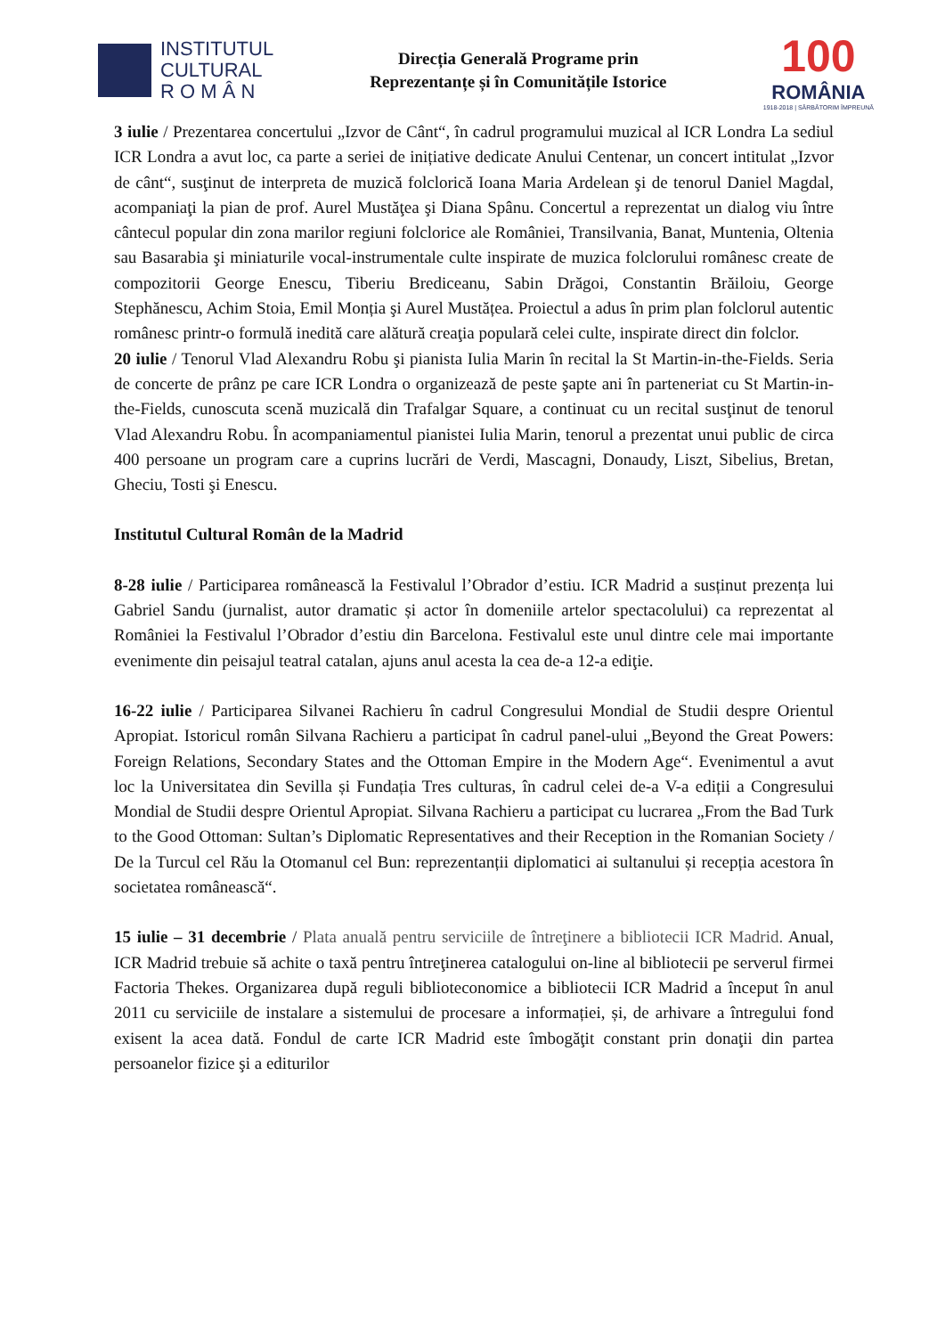INSTITUTUL
CULTURAL
R O M Â N
Direcția Generală Programe prin
Reprezentanțe și în Comunitățile Istorice
100
ROMÂNIA
1918-2018 | SĂRBĂTORIM ÎMPREUNĂ
3 iulie / Prezentarea concertului „Izvor de Cânt“, în cadrul programului muzical al ICR Londra La sediul ICR Londra a avut loc, ca parte a seriei de inițiative dedicate Anului Centenar, un concert intitulat „Izvor de cânt“, susţinut de interpreta de muzică folclorică Ioana Maria Ardelean şi de tenorul Daniel Magdal, acompaniaţi la pian de prof. Aurel Mustăţea şi Diana Spânu. Concertul a reprezentat un dialog viu între cântecul popular din zona marilor regiuni folclorice ale României, Transilvania, Banat, Muntenia, Oltenia sau Basarabia şi miniaturile vocal-instrumentale culte inspirate de muzica folclorului românesc create de compozitorii George Enescu, Tiberiu Brediceanu, Sabin Drăgoi, Constantin Brăiloiu, George Stephănescu, Achim Stoia, Emil Monția şi Aurel Mustățea. Proiectul a adus în prim plan folclorul autentic românesc printr-o formulă inedită care alătură creaţia populară celei culte, inspirate direct din folclor.
20 iulie / Tenorul Vlad Alexandru Robu şi pianista Iulia Marin în recital la St Martin-in-the-Fields. Seria de concerte de prânz pe care ICR Londra o organizează de peste şapte ani în parteneriat cu St Martin-in-the-Fields, cunoscuta scenă muzicală din Trafalgar Square, a continuat cu un recital susţinut de tenorul Vlad Alexandru Robu. În acompaniamentul pianistei Iulia Marin, tenorul a prezentat unui public de circa 400 persoane un program care a cuprins lucrări de Verdi, Mascagni, Donaudy, Liszt, Sibelius, Bretan, Gheciu, Tosti şi Enescu.
Institutul Cultural Român de la Madrid
8-28 iulie / Participarea românească la Festivalul l’Obrador d’estiu. ICR Madrid a susținut prezența lui Gabriel Sandu (jurnalist, autor dramatic și actor în domeniile artelor spectacolului) ca reprezentat al României la Festivalul l’Obrador d’estiu din Barcelona. Festivalul este unul dintre cele mai importante evenimente din peisajul teatral catalan, ajuns anul acesta la cea de-a 12-a ediţie.
16-22 iulie / Participarea Silvanei Rachieru în cadrul Congresului Mondial de Studii despre Orientul Apropiat. Istoricul român Silvana Rachieru a participat în cadrul panel-ului „Beyond the Great Powers: Foreign Relations, Secondary States and the Ottoman Empire in the Modern Age“. Evenimentul a avut loc la Universitatea din Sevilla și Fundația Tres culturas, în cadrul celei de-a V-a ediții a Congresului Mondial de Studii despre Orientul Apropiat. Silvana Rachieru a participat cu lucrarea „From the Bad Turk to the Good Ottoman: Sultan’s Diplomatic Representatives and their Reception in the Romanian Society / De la Turcul cel Rău la Otomanul cel Bun: reprezentanții diplomatici ai sultanului și recepția acestora în societatea românească“.
15 iulie – 31 decembrie / Plata anuală pentru serviciile de întreţinere a bibliotecii ICR Madrid. Anual, ICR Madrid trebuie să achite o taxă pentru întreţinerea catalogului on-line al bibliotecii pe serverul firmei Factoria Thekes. Organizarea după reguli biblioteconomice a bibliotecii ICR Madrid a început în anul 2011 cu serviciile de instalare a sistemului de procesare a informației, și, de arhivare a întregului fond exisent la acea dată. Fondul de carte ICR Madrid este îmbogăţit constant prin donaţii din partea persoanelor fizice şi a editurilor